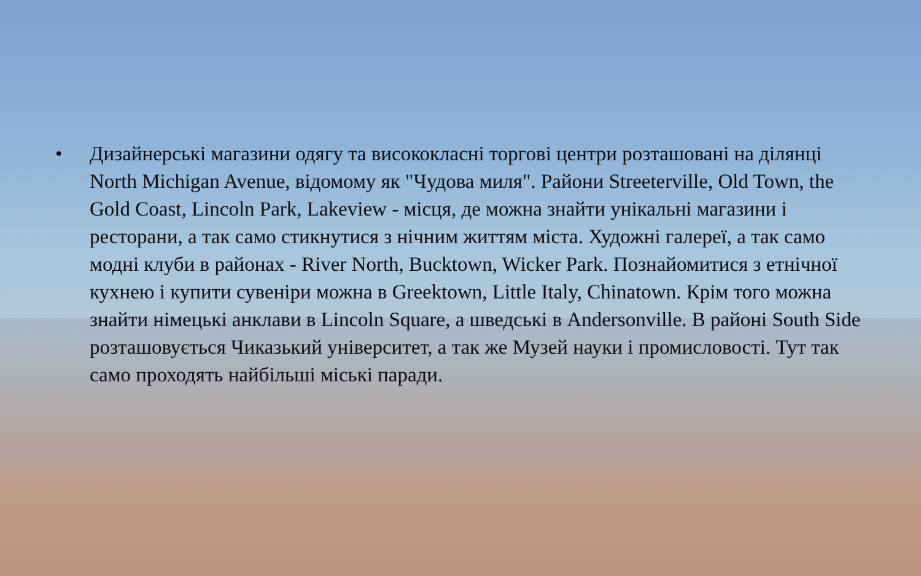• Дизайнерські магазини одягу та висококласні торгові центри розташовані на ділянці North Michigan Avenue, відомому як "Чудова миля". Райони Streeterville, Old Town, the Gold Coast, Lincoln Park, Lakeview - місця, де можна знайти унікальні магазини і ресторани, а так само стикнутися з нічним життям міста. Художні галереї, а так само модні клуби в районах - River North, Bucktown, Wicker Park. Познайомитися з етнічної кухнею і купити сувеніри можна в Greektown, Little Italy, Chinatown. Крім того можна знайти німецькі анклави в Lincoln Square, а шведські в Andersonville. В районі South Side розташовується Чиказький університет, а так же Музей науки і промисловості. Тут так само проходять найбільші міські паради.